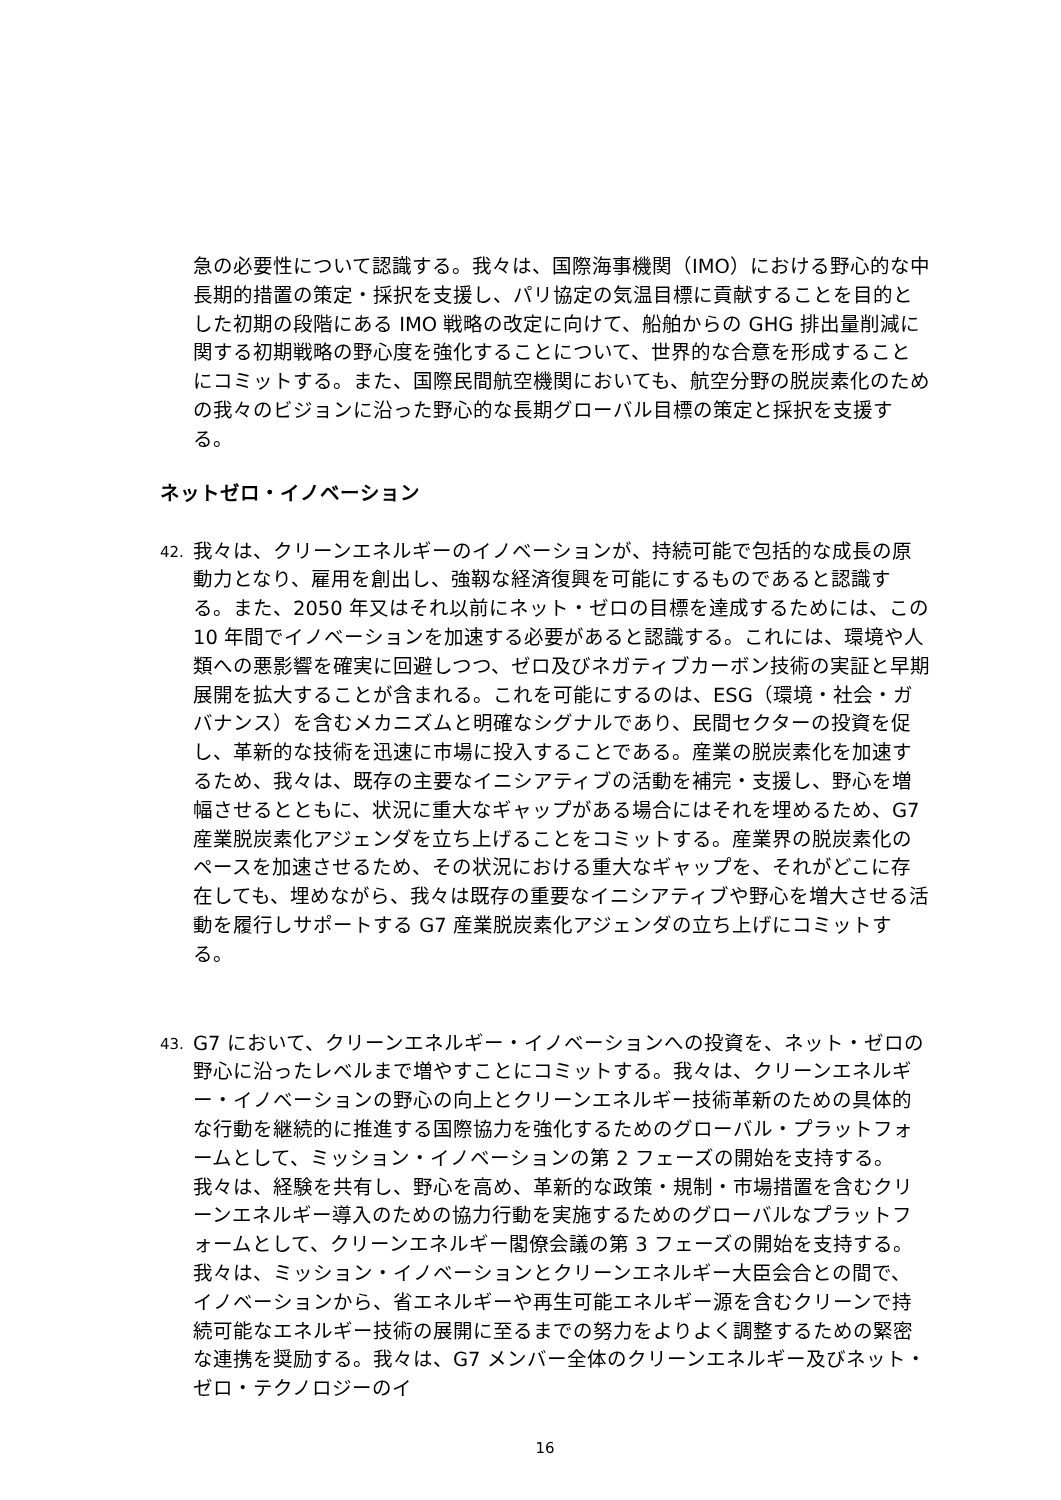急の必要性について認識する。我々は、国際海事機関（IMO）における野心的な中長期的措置の策定・採択を支援し、パリ協定の気温目標に貢献することを目的とした初期の段階にある IMO 戦略の改定に向けて、船舶からの GHG 排出量削減に関する初期戦略の野心度を強化することについて、世界的な合意を形成することにコミットする。また、国際民間航空機関においても、航空分野の脱炭素化のための我々のビジョンに沿った野心的な長期グローバル目標の策定と採択を支援する。
ネットゼロ・イノベーション
42.
我々は、クリーンエネルギーのイノベーションが、持続可能で包括的な成長の原動力となり、雇用を創出し、強靱な経済復興を可能にするものであると認識する。また、2050 年又はそれ以前にネット・ゼロの目標を達成するためには、この 10 年間でイノベーションを加速する必要があると認識する。これには、環境や人類への悪影響を確実に回避しつつ、ゼロ及びネガティブカーボン技術の実証と早期展開を拡大することが含まれる。これを可能にするのは、ESG（環境・社会・ガバナンス）を含むメカニズムと明確なシグナルであり、民間セクターの投資を促し、革新的な技術を迅速に市場に投入することである。産業の脱炭素化を加速するため、我々は、既存の主要なイニシアティブの活動を補完・支援し、野心を増幅させるとともに、状況に重大なギャップがある場合にはそれを埋めるため、G7 産業脱炭素化アジェンダを立ち上げることをコミットする。産業界の脱炭素化のペースを加速させるため、その状況における重大なギャップを、それがどこに存在しても、埋めながら、我々は既存の重要なイニシアティブや野心を増大させる活動を履行しサポートする G7 産業脱炭素化アジェンダの立ち上げにコミットする。
43.
G7 において、クリーンエネルギー・イノベーションへの投資を、ネット・ゼロの野心に沿ったレベルまで増やすことにコミットする。我々は、クリーンエネルギー・イノベーションの野心の向上とクリーンエネルギー技術革新のための具体的な行動を継続的に推進する国際協力を強化するためのグローバル・プラットフォームとして、ミッション・イノベーションの第 2 フェーズの開始を支持する。我々は、経験を共有し、野心を高め、革新的な政策・規制・市場措置を含むクリーンエネルギー導入のための協力行動を実施するためのグローバルなプラットフォームとして、クリーンエネルギー閣僚会議の第 3 フェーズの開始を支持する。 我々は、ミッション・イノベーションとクリーンエネルギー大臣会合との間で、イノベーションから、省エネルギーや再生可能エネルギー源を含むクリーンで持続可能なエネルギー技術の展開に至るまでの努力をよりよく調整するための緊密な連携を奨励する。我々は、G7 メンバー全体のクリーンエネルギー及びネット・ゼロ・テクノロジーのイ
16